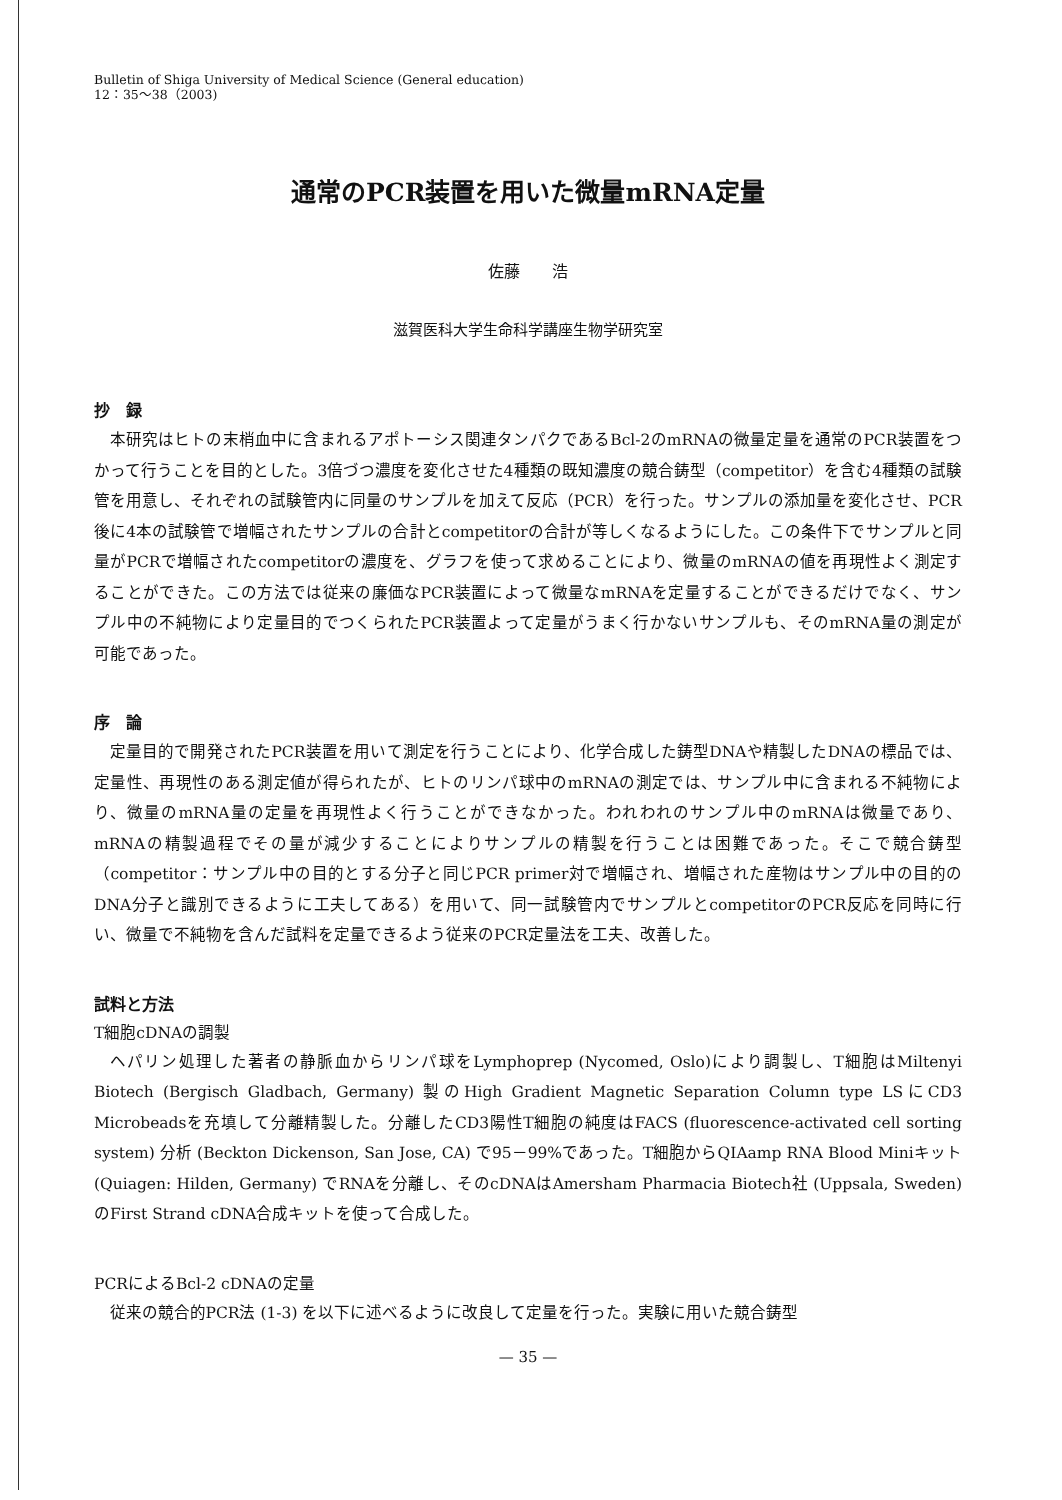Bulletin of Shiga University of Medical Science (General education)
12：35〜38（2003)
通常のPCR装置を用いた微量mRNA定量
佐藤　　浩
滋賀医科大学生命科学講座生物学研究室
抄　録
本研究はヒトの末梢血中に含まれるアポトーシス関連タンパクであるBcl-2のmRNAの微量定量を通常のPCR装置をつかって行うことを目的とした。3倍づつ濃度を変化させた4種類の既知濃度の競合鋳型（competitor）を含む4種類の試験管を用意し、それぞれの試験管内に同量のサンプルを加えて反応（PCR）を行った。サンプルの添加量を変化させ、PCR後に4本の試験管で増幅されたサンプルの合計とcompetitorの合計が等しくなるようにした。この条件下でサンプルと同量がPCRで増幅されたcompetitorの濃度を、グラフを使って求めることにより、微量のmRNAの値を再現性よく測定することができた。この方法では従来の廉価なPCR装置によって微量なmRNAを定量することができるだけでなく、サンプル中の不純物により定量目的でつくられたPCR装置よって定量がうまく行かないサンプルも、そのmRNA量の測定が可能であった。
序　論
定量目的で開発されたPCR装置を用いて測定を行うことにより、化学合成した鋳型DNAや精製したDNAの標品では、定量性、再現性のある測定値が得られたが、ヒトのリンパ球中のmRNAの測定では、サンプル中に含まれる不純物により、微量のmRNA量の定量を再現性よく行うことができなかった。われわれのサンプル中のmRNAは微量であり、mRNAの精製過程でその量が減少することによりサンプルの精製を行うことは困難であった。そこで競合鋳型（competitor：サンプル中の目的とする分子と同じPCR primer対で増幅され、増幅された産物はサンプル中の目的のDNA分子と識別できるように工夫してある）を用いて、同一試験管内でサンプルとcompetitorのPCR反応を同時に行い、微量で不純物を含んだ試料を定量できるよう従来のPCR定量法を工夫、改善した。
試料と方法
T細胞cDNAの調製
ヘパリン処理した著者の静脈血からリンパ球をLymphoprep (Nycomed, Oslo)により調製し、T細胞はMiltenyi Biotech (Bergisch Gladbach, Germany) 製のHigh Gradient Magnetic Separation Column type LSにCD3 Microbeadsを充填して分離精製した。分離したCD3陽性T細胞の純度はFACS (fluorescence-activated cell sorting system) 分析 (Beckton Dickenson, San Jose, CA) で95－99%であった。T細胞からQIAamp RNA Blood Miniキット (Quiagen: Hilden, Germany) でRNAを分離し、そのcDNAはAmersham Pharmacia Biotech社 (Uppsala, Sweden) のFirst Strand cDNA合成キットを使って合成した。
PCRによるBcl-2 cDNAの定量
従来の競合的PCR法 (1-3) を以下に述べるように改良して定量を行った。実験に用いた競合鋳型
— 35 —